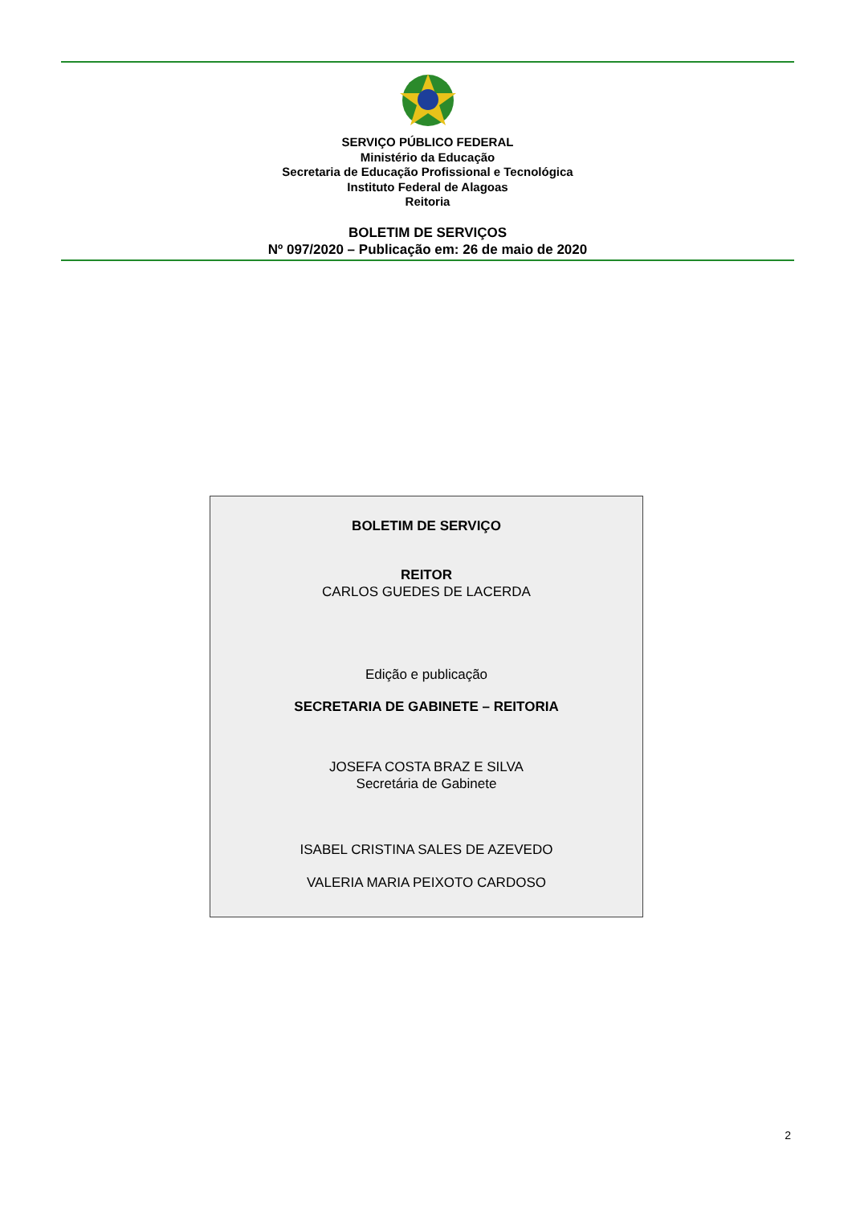SERVIÇO PÚBLICO FEDERAL
Ministério da Educação
Secretaria de Educação Profissional e Tecnológica
Instituto Federal de Alagoas
Reitoria
BOLETIM DE SERVIÇOS
Nº 097/2020 – Publicação em: 26 de maio de 2020
BOLETIM DE SERVIÇO
REITOR
CARLOS GUEDES DE LACERDA
Edição e publicação
SECRETARIA DE GABINETE – REITORIA
JOSEFA COSTA BRAZ E SILVA
Secretária de Gabinete
ISABEL CRISTINA SALES DE AZEVEDO
VALERIA MARIA PEIXOTO CARDOSO
2